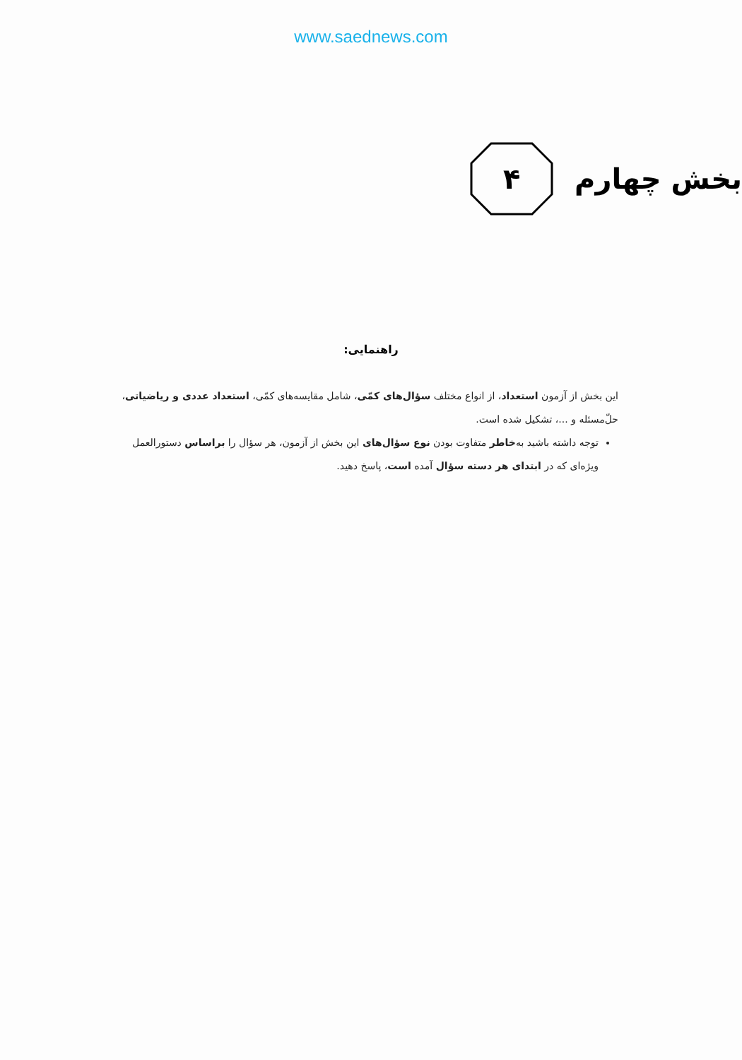www.saednews.com
۴
بخش چهارم
راهنمایی:
این بخش از آزمون استعداد، از انواع مختلف سؤال‌های کمّی، شامل مقایسه‌های کمّی، استعداد عددی و ریاضیاتی، حل‌ّمسئله و ...، تشکیل شده است.
توجه داشته باشید به‌خاطر متفاوت بودن نوع سؤال‌های این بخش از آزمون، هر سؤال را براساس دستورالعمل ویژه‌ای که در ابتدای هر دسته سؤال آمده است، پاسخ دهید.